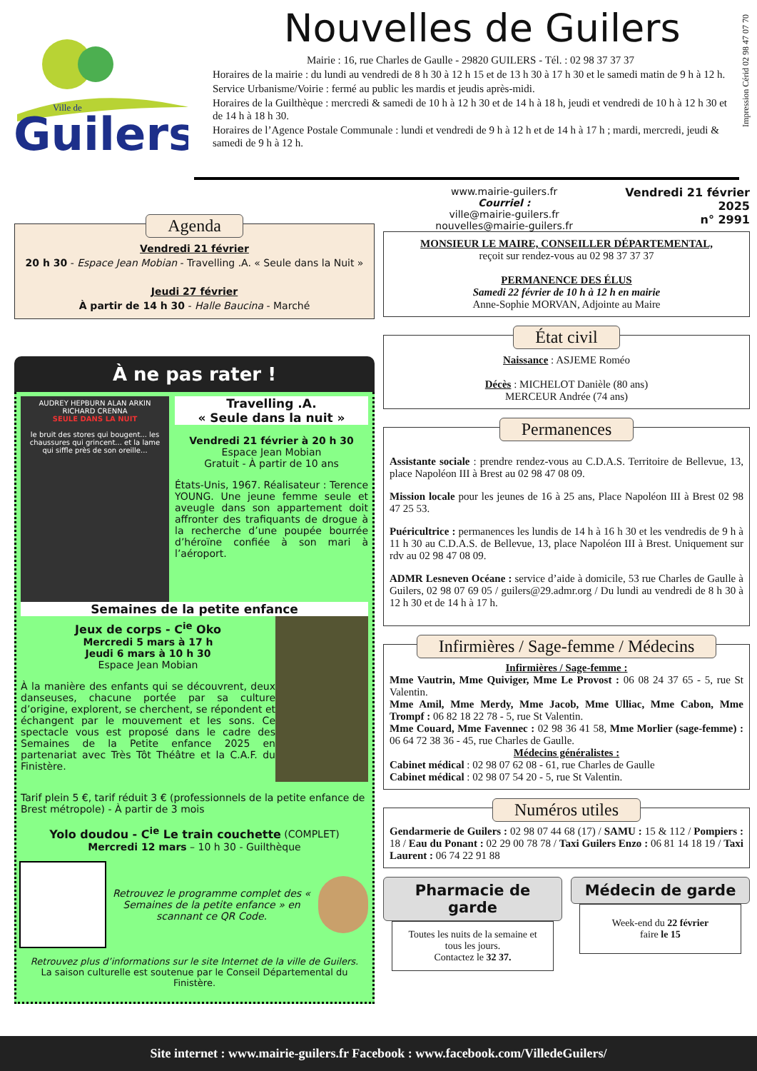Impression Cérid 02 98 47 07 70
Guilers
Ville de
Nouvelles de Guilers
Mairie : 16, rue Charles de Gaulle - 29820 GUILERS - Tél. : 02 98 37 37 37
Horaires de la mairie : du lundi au vendredi de 8 h 30 à 12 h 15 et de 13 h 30 à 17 h 30 et le samedi matin de 9 h à 12 h.
Service Urbanisme/Voirie : fermé au public les mardis et jeudis après-midi.
Horaires de la Guilthèque : mercredi & samedi de 10 h à 12 h 30 et de 14 h à 18 h, jeudi et vendredi de 10 h à 12 h 30 et de 14 h à 18 h 30.
Horaires de l’Agence Postale Communale : lundi et vendredi de 9 h à 12 h et de 14 h à 17 h ; mardi, mercredi, jeudi & samedi de 9 h à 12 h.
Agenda
Vendredi 21 février
20 h 30 - Espace Jean Mobian - Travelling .A. « Seule dans la Nuit »
Jeudi 27 février
À partir de 14 h 30 - Halle Baucina - Marché
À ne pas rater !
AUDREY HEPBURN ALAN ARKIN RICHARD CRENNA
SEULE DANS LA NUIT
le bruit des stores qui bougent... les chaussures qui grincent... et la lame qui siffle près de son oreille...
Travelling .A.
« Seule dans la nuit »
Vendredi 21 février à 20 h 30
Espace Jean Mobian
Gratuit - À partir de 10 ans
États-Unis, 1967. Réalisateur : Terence YOUNG. Une jeune femme seule et aveugle dans son appartement doit affronter des trafiquants de drogue à la recherche d’une poupée bourrée d’héroïne confiée à son mari à l’aéroport.
Semaines de la petite enfance
Jeux de corps - C<sup>ie</sup> Oko
Mercredi 5 mars à 17 h
Jeudi 6 mars à 10 h 30
Espace Jean Mobian
À la manière des enfants qui se découvrent, deux danseuses, chacune portée par sa culture d’origine, explorent, se cherchent, se répondent et échangent par le mouvement et les sons. Ce spectacle vous est proposé dans le cadre des Semaines de la Petite enfance 2025 en partenariat avec Très Tôt Théâtre et la C.A.F. du Finistère.
Tarif plein 5 €, tarif réduit 3 € (professionnels de la petite enfance de Brest métropole) - À partir de 3 mois
Yolo doudou - C<sup>ie</sup> Le train couchette (COMPLET)
Mercredi 12 mars – 10 h 30 - Guilthèque
Retrouvez le programme complet des « Semaines de la petite enfance » en scannant ce QR Code.
Retrouvez plus d’informations sur le site Internet de la ville de Guilers.
La saison culturelle est soutenue par le Conseil Départemental du Finistère.
www.mairie-guilers.fr
Courriel :
ville@mairie-guilers.fr
nouvelles@mairie-guilers.fr
Vendredi 21 février
2025
n° 2991
MONSIEUR LE MAIRE, CONSEILLER DÉPARTEMENTAL,
reçoit sur rendez-vous au 02 98 37 37 37
PERMANENCE DES ÉLUS
Samedi 22 février de 10 h à 12 h en mairie
Anne-Sophie MORVAN, Adjointe au Maire
État civil
Naissance : ASJEME Roméo
Décès : MICHELOT Danièle (80 ans)
MERCEUR Andrée (74 ans)
Permanences
Assistante sociale : prendre rendez-vous au C.D.A.S. Territoire de Bellevue, 13, place Napoléon III à Brest au 02 98 47 08 09.
Mission locale pour les jeunes de 16 à 25 ans, Place Napoléon III à Brest 02 98 47 25 53.
Puéricultrice : permanences les lundis de 14 h à 16 h 30 et les vendredis de 9 h à 11 h 30 au C.D.A.S. de Bellevue, 13, place Napoléon III à Brest. Uniquement sur rdv au 02 98 47 08 09.
ADMR Lesneven Océane : service d’aide à domicile, 53 rue Charles de Gaulle à Guilers, 02 98 07 69 05 / guilers@29.admr.org / Du lundi au vendredi de 8 h 30 à 12 h 30 et de 14 h à 17 h.
Infirmières / Sage-femme / Médecins
Infirmières / Sage-femme :
Mme Vautrin, Mme Quiviger, Mme Le Provost : 06 08 24 37 65 - 5, rue St Valentin.
Mme Amil, Mme Merdy, Mme Jacob, Mme Ulliac, Mme Cabon, Mme Trompf : 06 82 18 22 78 - 5, rue St Valentin.
Mme Couard, Mme Favennec : 02 98 36 41 58, Mme Morlier (sage-femme) : 06 64 72 38 36 - 45, rue Charles de Gaulle.
Médecins généralistes :
Cabinet médical : 02 98 07 62 08 - 61, rue Charles de Gaulle
Cabinet médical : 02 98 07 54 20 - 5, rue St Valentin.
Numéros utiles
Gendarmerie de Guilers : 02 98 07 44 68 (17) / SAMU : 15 & 112 / Pompiers : 18 / Eau du Ponant : 02 29 00 78 78 / Taxi Guilers Enzo : 06 81 14 18 19 / Taxi Laurent : 06 74 22 91 88
Pharmacie de garde
Toutes les nuits de la semaine et tous les jours.
Contactez le 32 37.
Médecin de garde
Week-end du 22 février
faire le 15
Site internet : www.mairie-guilers.fr Facebook : www.facebook.com/VilledeGuilers/